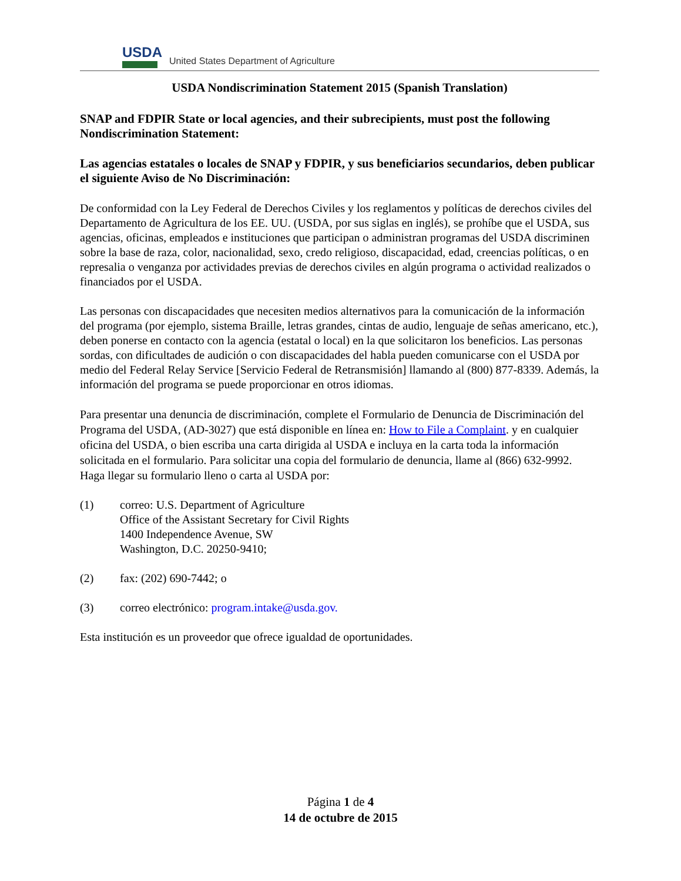USDA
United States Department of Agriculture
USDA Nondiscrimination Statement 2015 (Spanish Translation)
SNAP and FDPIR State or local agencies, and their subrecipients, must post the following Nondiscrimination Statement:
Las agencias estatales o locales de SNAP y FDPIR, y sus beneficiarios secundarios, deben publicar el siguiente Aviso de No Discriminación:
De conformidad con la Ley Federal de Derechos Civiles y los reglamentos y políticas de derechos civiles del Departamento de Agricultura de los EE. UU. (USDA, por sus siglas en inglés), se prohíbe que el USDA, sus agencias, oficinas, empleados e instituciones que participan o administran programas del USDA discriminen sobre la base de raza, color, nacionalidad, sexo, credo religioso, discapacidad, edad, creencias políticas, o en represalia o venganza por actividades previas de derechos civiles en algún programa o actividad realizados o financiados por el USDA.
Las personas con discapacidades que necesiten medios alternativos para la comunicación de la información del programa (por ejemplo, sistema Braille, letras grandes, cintas de audio, lenguaje de señas americano, etc.), deben ponerse en contacto con la agencia (estatal o local) en la que solicitaron los beneficios. Las personas sordas, con dificultades de audición o con discapacidades del habla pueden comunicarse con el USDA por medio del Federal Relay Service [Servicio Federal de Retransmisión] llamando al (800) 877-8339. Además, la información del programa se puede proporcionar en otros idiomas.
Para presentar una denuncia de discriminación, complete el Formulario de Denuncia de Discriminación del Programa del USDA, (AD-3027) que está disponible en línea en: How to File a Complaint. y en cualquier oficina del USDA, o bien escriba una carta dirigida al USDA e incluya en la carta toda la información solicitada en el formulario. Para solicitar una copia del formulario de denuncia, llame al (866) 632-9992. Haga llegar su formulario lleno o carta al USDA por:
(1) correo: U.S. Department of Agriculture
Office of the Assistant Secretary for Civil Rights
1400 Independence Avenue, SW
Washington, D.C. 20250-9410;
(2) fax: (202) 690-7442; o
(3) correo electrónico: program.intake@usda.gov.
Esta institución es un proveedor que ofrece igualdad de oportunidades.
Página 1 de 4
14 de octubre de 2015